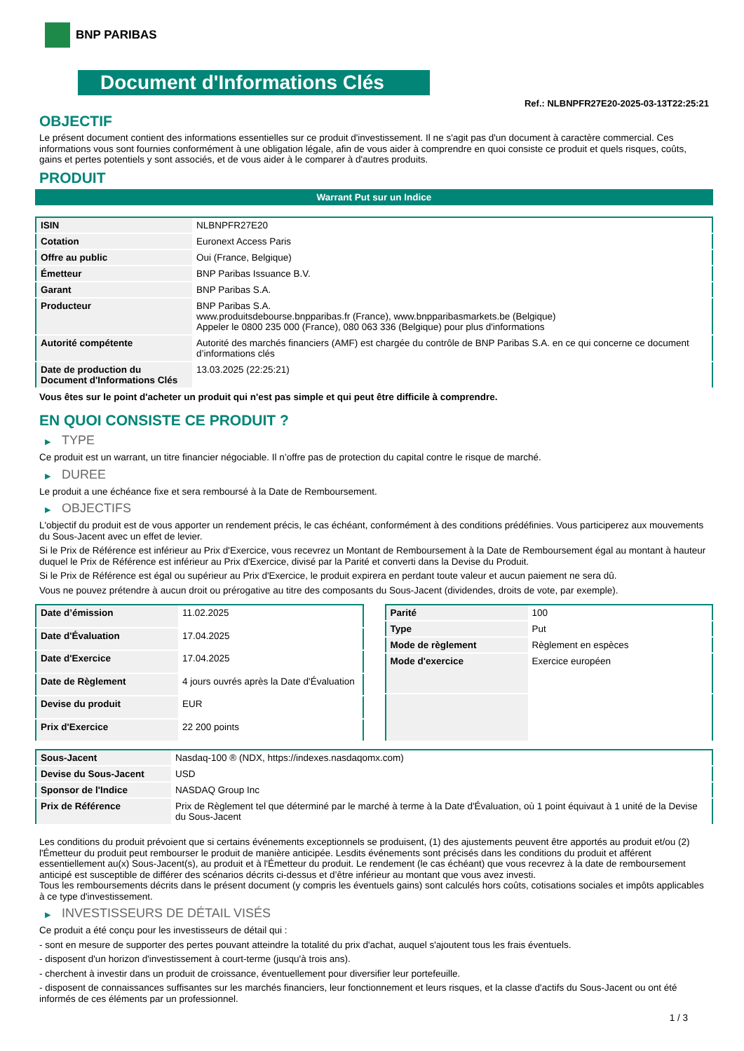BNP PARIBAS
Document d'Informations Clés
Ref.: NLBNPFR27E20-2025-03-13T22:25:21
OBJECTIF
Le présent document contient des informations essentielles sur ce produit d'investissement. Il ne s'agit pas d'un document à caractère commercial. Ces informations vous sont fournies conformément à une obligation légale, afin de vous aider à comprendre en quoi consiste ce produit et quels risques, coûts, gains et pertes potentiels y sont associés, et de vous aider à le comparer à d'autres produits.
PRODUIT
Warrant Put sur un Indice
| ISIN | NLBNPFR27E20 |
| Cotation | Euronext Access Paris |
| Offre au public | Oui (France, Belgique) |
| Émetteur | BNP Paribas Issuance B.V. |
| Garant | BNP Paribas S.A. |
| Producteur | BNP Paribas S.A. www.produitsdebourse.bnpparibas.fr (France), www.bnpparibasmarkets.be (Belgique) Appeler le 0800 235 000 (France), 080 063 336 (Belgique) pour plus d'informations |
| Autorité compétente | Autorité des marchés financiers (AMF) est chargée du contrôle de BNP Paribas S.A. en ce qui concerne ce document d’informations clés |
| Date de production du Document d'Informations Clés | 13.03.2025 (22:25:21) |
Vous êtes sur le point d'acheter un produit qui n'est pas simple et qui peut être difficile à comprendre.
EN QUOI CONSISTE CE PRODUIT ?
▶ TYPE
Ce produit est un warrant, un titre financier négociable. Il n’offre pas de protection du capital contre le risque de marché.
▶ DUREE
Le produit a une échéance fixe et sera remboursé à la Date de Remboursement.
▶ OBJECTIFS
L'objectif du produit est de vous apporter un rendement précis, le cas échéant, conformément à des conditions prédéfinies. Vous participerez aux mouvements du Sous-Jacent avec un effet de levier.
Si le Prix de Référence est inférieur au Prix d'Exercice, vous recevrez un Montant de Remboursement à la Date de Remboursement égal au montant à hauteur duquel le Prix de Référence est inférieur au Prix d'Exercice, divisé par la Parité et converti dans la Devise du Produit.
Si le Prix de Référence est égal ou supérieur au Prix d'Exercice, le produit expirera en perdant toute valeur et aucun paiement ne sera dû.
Vous ne pouvez prétendre à aucun droit ou prérogative au titre des composants du Sous-Jacent (dividendes, droits de vote, par exemple).
| Date d’émission | 11.02.2025 |
| Date d'Évaluation | 17.04.2025 |
| Date d'Exercice | 17.04.2025 |
| Date de Règlement | 4 jours ouvrés après la Date d'Évaluation |
| Devise du produit | EUR |
| Prix d'Exercice | 22 200 points |
| Parité | 100 |
| Type | Put |
| Mode de règlement | Règlement en espèces |
| Mode d'exercice | Exercice européen |
| Sous-Jacent | Nasdaq-100 ® (NDX, https://indexes.nasdaqomx.com) |
| Devise du Sous-Jacent | USD |
| Sponsor de l'Indice | NASDAQ Group Inc |
| Prix de Référence | Prix de Règlement tel que déterminé par le marché à terme à la Date d'Évaluation, où 1 point équivaut à 1 unité de la Devise du Sous-Jacent |
Les conditions du produit prévoient que si certains événements exceptionnels se produisent, (1) des ajustements peuvent être apportés au produit et/ou (2) l'Émetteur du produit peut rembourser le produit de manière anticipée. Lesdits événements sont précisés dans les conditions du produit et afférent essentiellement au(x) Sous-Jacent(s), au produit et à l'Émetteur du produit. Le rendement (le cas échéant) que vous recevrez à la date de remboursement anticipé est susceptible de différer des scénarios décrits ci-dessus et d’être inférieur au montant que vous avez investi.
Tous les remboursements décrits dans le présent document (y compris les éventuels gains) sont calculés hors coûts, cotisations sociales et impôts applicables à ce type d'investissement.
▶ INVESTISSEURS DE DÉTAIL VISÉS
Ce produit a été conçu pour les investisseurs de détail qui :
- sont en mesure de supporter des pertes pouvant atteindre la totalité du prix d'achat, auquel s'ajoutent tous les frais éventuels.
- disposent d'un horizon d'investissement à court-terme (jusqu'à trois ans).
- cherchent à investir dans un produit de croissance, éventuellement pour diversifier leur portefeuille.
- disposent de connaissances suffisantes sur les marchés financiers, leur fonctionnement et leurs risques, et la classe d'actifs du Sous-Jacent ou ont été informés de ces éléments par un professionnel.
1 / 3